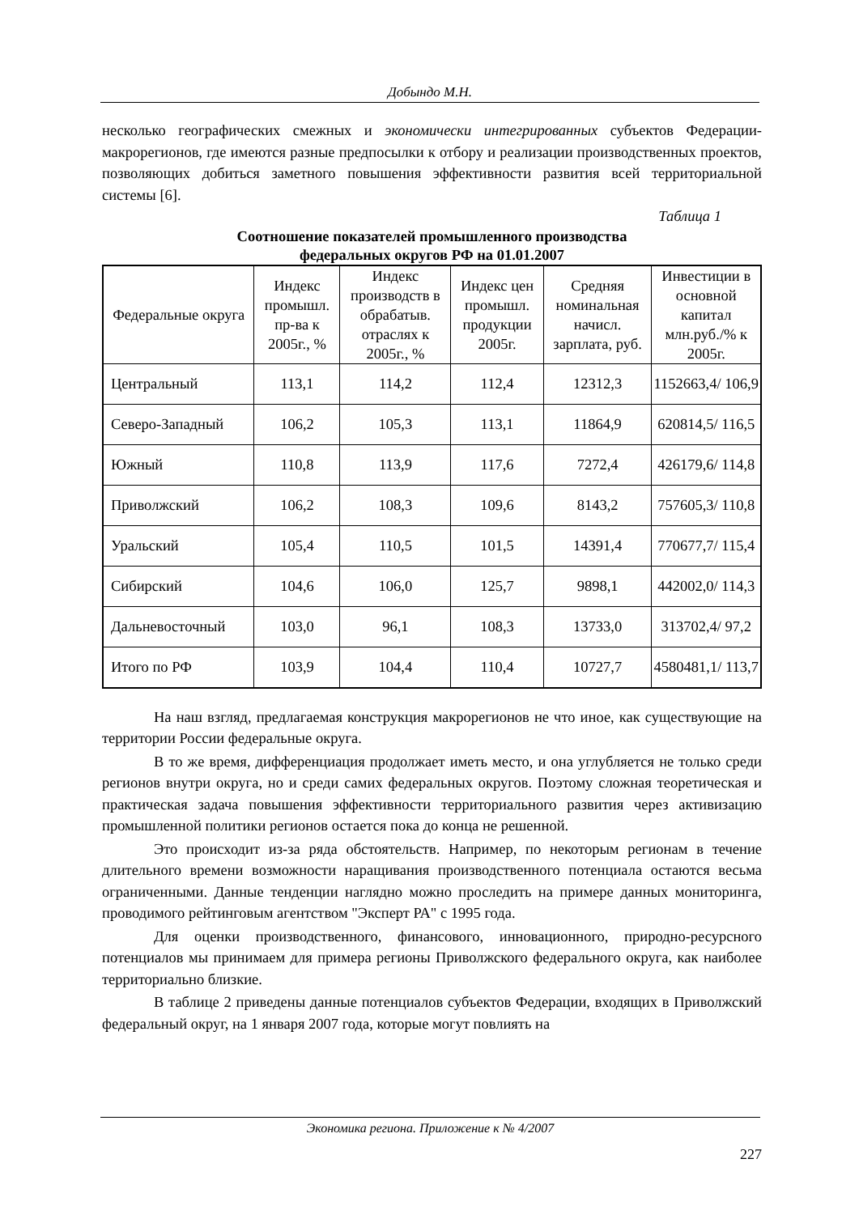Добындо М.Н.
несколько географических смежных и экономически интегрированных субъектов Федерации-макрорегионов, где имеются разные предпосылки к отбору и реализации производственных проектов, позволяющих добиться заметного повышения эффективности развития всей территориальной системы [6].
Таблица 1
Соотношение показателей промышленного производства
федеральных округов РФ на 01.01.2007
| Федеральные округа | Индекс промышл. пр-ва к 2005г., % | Индекс производств в обрабатыв. отраслях к 2005г., % | Индекс цен промышл. продукции 2005г. | Средняя номинальная начисл. зарплата, руб. | Инвестиции в основной капитал млн.руб./% к 2005г. |
| --- | --- | --- | --- | --- | --- |
| Центральный | 113,1 | 114,2 | 112,4 | 12312,3 | 1152663,4/ 106,9 |
| Северо-Западный | 106,2 | 105,3 | 113,1 | 11864,9 | 620814,5/ 116,5 |
| Южный | 110,8 | 113,9 | 117,6 | 7272,4 | 426179,6/ 114,8 |
| Приволжский | 106,2 | 108,3 | 109,6 | 8143,2 | 757605,3/ 110,8 |
| Уральский | 105,4 | 110,5 | 101,5 | 14391,4 | 770677,7/ 115,4 |
| Сибирский | 104,6 | 106,0 | 125,7 | 9898,1 | 442002,0/ 114,3 |
| Дальневосточный | 103,0 | 96,1 | 108,3 | 13733,0 | 313702,4/ 97,2 |
| Итого по РФ | 103,9 | 104,4 | 110,4 | 10727,7 | 4580481,1/ 113,7 |
На наш взгляд, предлагаемая конструкция макрорегионов не что иное, как существующие на территории России федеральные округа.
В то же время, дифференциация продолжает иметь место, и она углубляется не только среди регионов внутри округа, но и среди самих федеральных округов. Поэтому сложная теоретическая и практическая задача повышения эффективности территориального развития через активизацию промышленной политики регионов остается пока до конца не решенной.
Это происходит из-за ряда обстоятельств. Например, по некоторым регионам в течение длительного времени возможности наращивания производственного потенциала остаются весьма ограниченными. Данные тенденции наглядно можно проследить на примере данных мониторинга, проводимого рейтинговым агентством "Эксперт РА" с 1995 года.
Для оценки производственного, финансового, инновационного, природно-ресурсного потенциалов мы принимаем для примера регионы Приволжского федерального округа, как наиболее территориально близкие.
В таблице 2 приведены данные потенциалов субъектов Федерации, входящих в Приволжский федеральный округ, на 1 января 2007 года, которые могут повлиять на
Экономика региона. Приложение к № 4/2007
227